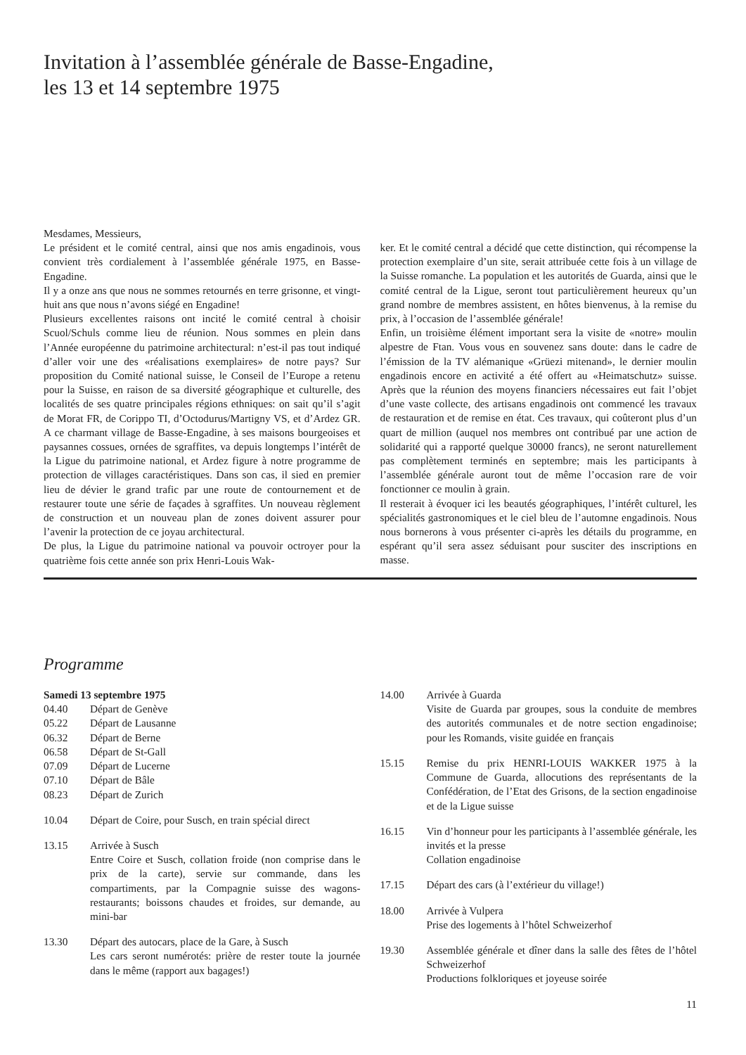Invitation à l’assemblée générale de Basse-Engadine,
les 13 et 14 septembre 1975
Mesdames, Messieurs,
Le président et le comité central, ainsi que nos amis engadinois, vous convient très cordialement à l’assemblée générale 1975, en Basse-Engadine.
Il y a onze ans que nous ne sommes retournés en terre grisonne, et vingt-huit ans que nous n’avons siégé en Engadine!
Plusieurs excellentes raisons ont incité le comité central à choisir Scuol/Schuls comme lieu de réunion. Nous sommes en plein dans l’Année européenne du patrimoine architectural: n’est-il pas tout indiqué d’aller voir une des «réalisations exemplaires» de notre pays? Sur proposition du Comité national suisse, le Conseil de l’Europe a retenu pour la Suisse, en raison de sa diversité géographique et culturelle, des localités de ses quatre principales régions ethniques: on sait qu’il s’agit de Morat FR, de Corippo TI, d’Octodurus/Martigny VS, et d’Ardez GR. A ce charmant village de Basse-Engadine, à ses maisons bourgeoises et paysannes cossues, ornées de sgraffites, va depuis longtemps l’intérêt de la Ligue du patrimoine national, et Ardez figure à notre programme de protection de villages caractéristiques. Dans son cas, il sied en premier lieu de dévier le grand trafic par une route de contournement et de restaurer toute une série de façades à sgraffites. Un nouveau règlement de construction et un nouveau plan de zones doivent assurer pour l’avenir la protection de ce joyau architectural.
De plus, la Ligue du patrimoine national va pouvoir octroyer pour la quatrième fois cette année son prix Henri-Louis Wak-
ker. Et le comité central a décidé que cette distinction, qui récompense la protection exemplaire d’un site, serait attribuée cette fois à un village de la Suisse romanche. La population et les autorités de Guarda, ainsi que le comité central de la Ligue, seront tout particulièrement heureux qu’un grand nombre de membres assistent, en hôtes bienvenus, à la remise du prix, à l’occasion de l’assemblée générale!
Enfin, un troisième élément important sera la visite de «notre» moulin alpestre de Ftan. Vous vous en souvenez sans doute: dans le cadre de l’émission de la TV alémanique «Grüezi mitenand», le dernier moulin engadinois encore en activité a été offert au «Heimatschutz» suisse. Après que la réunion des moyens financiers nécessaires eut fait l’objet d’une vaste collecte, des artisans engadinois ont commencé les travaux de restauration et de remise en état. Ces travaux, qui coûteront plus d’un quart de million (auquel nos membres ont contribué par une action de solidarité qui a rapporté quelque 30000 francs), ne seront naturellement pas complètement terminés en septembre; mais les participants à l’assemblée générale auront tout de même l’occasion rare de voir fonctionner ce moulin à grain.
Il resterait à évoquer ici les beautés géographiques, l’intérêt culturel, les spécialités gastronomiques et le ciel bleu de l’automne engadinois. Nous nous bornerons à vous présenter ci-après les détails du programme, en espérant qu’il sera assez séduisant pour susciter des inscriptions en masse.
Programme
Samedi 13 septembre 1975
04.40
05.22
06.32
06.58
07.09
07.10
08.23 Départ de Genève
Départ de Lausanne
Départ de Berne
Départ de St-Gall
Départ de Lucerne
Départ de Bâle
Départ de Zurich
10.04 Départ de Coire, pour Susch, en train spécial direct
13.15 Arrivée à Susch
Entre Coire et Susch, collation froide (non comprise dans le prix de la carte), servie sur commande, dans les compartiments, par la Compagnie suisse des wagons-restaurants; boissons chaudes et froides, sur demande, au mini-bar
13.30 Départ des autocars, place de la Gare, à Susch
Les cars seront numérotés: prière de rester toute la journée dans le même (rapport aux bagages!)
14.00 Arrivée à Guarda
Visite de Guarda par groupes, sous la conduite de membres des autorités communales et de notre section engadinoise; pour les Romands, visite guidée en français
15.15 Remise du prix HENRI-LOUIS WAKKER 1975 à la Commune de Guarda, allocutions des représentants de la Confédération, de l’Etat des Grisons, de la section engadinoise et de la Ligue suisse
16.15 Vin d’honneur pour les participants à l’assemblée générale, les invités et la presse
Collation engadinoise
17.15 Départ des cars (à l’extérieur du village!)
18.00 Arrivée à Vulpera
Prise des logements à l’hôtel Schweizerhof
19.30 Assemblée générale et dîner dans la salle des fêtes de l’hôtel Schweizerhof
Productions folkloriques et joyeuse soirée
11